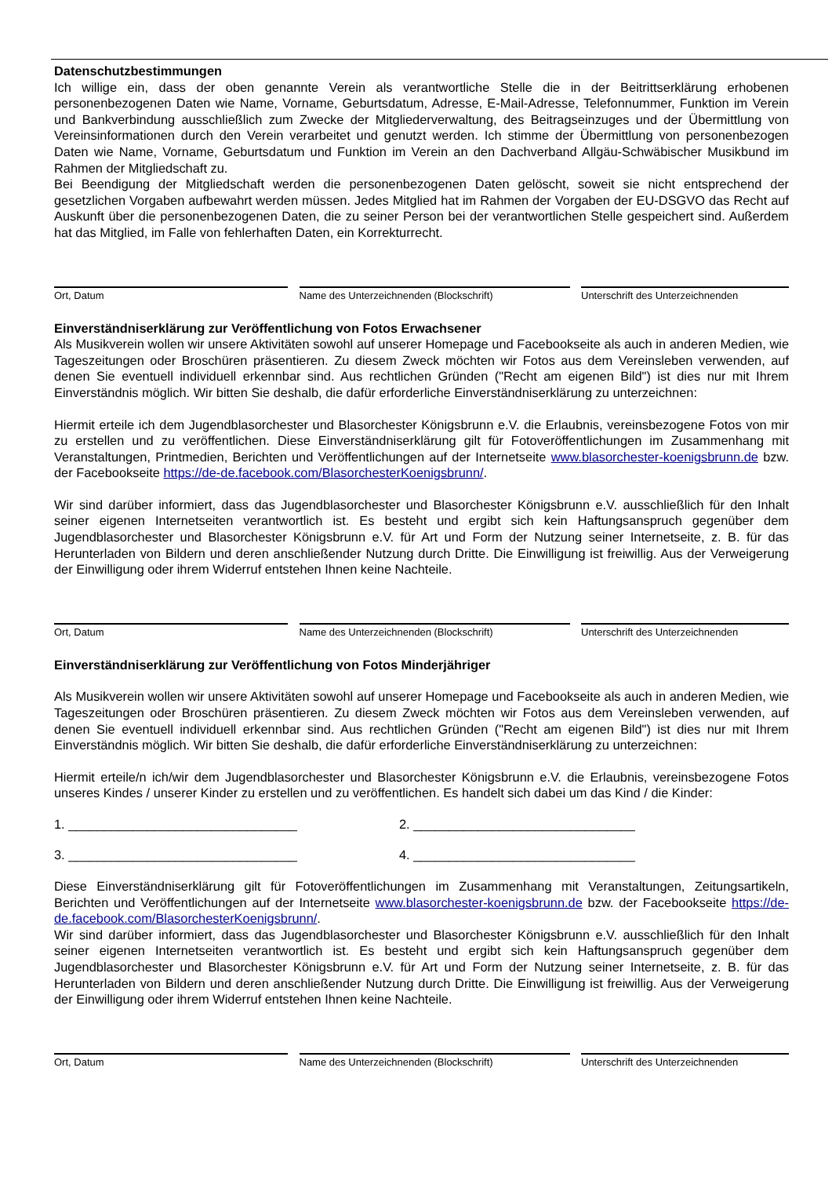Datenschutzbestimmungen
Ich willige ein, dass der oben genannte Verein als verantwortliche Stelle die in der Beitrittserklärung erhobenen personenbezogenen Daten wie Name, Vorname, Geburtsdatum, Adresse, E-Mail-Adresse, Telefonnummer, Funktion im Verein und Bankverbindung ausschließlich zum Zwecke der Mitgliederverwaltung, des Beitragseinzuges und der Übermittlung von Vereinsinformationen durch den Verein verarbeitet und genutzt werden. Ich stimme der Übermittlung von personenbezogen Daten wie Name, Vorname, Geburtsdatum und Funktion im Verein an den Dachverband Allgäu-Schwäbischer Musikbund im Rahmen der Mitgliedschaft zu.
Bei Beendigung der Mitgliedschaft werden die personenbezogenen Daten gelöscht, soweit sie nicht entsprechend der gesetzlichen Vorgaben aufbewahrt werden müssen. Jedes Mitglied hat im Rahmen der Vorgaben der EU-DSGVO das Recht auf Auskunft über die personenbezogenen Daten, die zu seiner Person bei der verantwortlichen Stelle gespeichert sind. Außerdem hat das Mitglied, im Falle von fehlerhaften Daten, ein Korrekturrecht.
Ort, Datum Name des Unterzeichnenden (Blockschrift) Unterschrift des Unterzeichnenden
Einverständniserklärung zur Veröffentlichung von Fotos Erwachsener
Als Musikverein wollen wir unsere Aktivitäten sowohl auf unserer Homepage und Facebookseite als auch in anderen Medien, wie Tageszeitungen oder Broschüren präsentieren. Zu diesem Zweck möchten wir Fotos aus dem Vereinsleben verwenden, auf denen Sie eventuell individuell erkennbar sind. Aus rechtlichen Gründen ("Recht am eigenen Bild") ist dies nur mit Ihrem Einverständnis möglich. Wir bitten Sie deshalb, die dafür erforderliche Einverständniserklärung zu unterzeichnen:
Hiermit erteile ich dem Jugendblasorchester und Blasorchester Königsbrunn e.V. die Erlaubnis, vereinsbezogene Fotos von mir zu erstellen und zu veröffentlichen. Diese Einverständniserklärung gilt für Fotoveröffentlichungen im Zusammenhang mit Veranstaltungen, Printmedien, Berichten und Veröffentlichungen auf der Internetseite www.blasorchester-koenigsbrunn.de bzw. der Facebookseite https://de-de.facebook.com/BlasorchesterKoenigsbrunn/.
Wir sind darüber informiert, dass das Jugendblasorchester und Blasorchester Königsbrunn e.V. ausschließlich für den Inhalt seiner eigenen Internetseiten verantwortlich ist. Es besteht und ergibt sich kein Haftungsanspruch gegenüber dem Jugendblasorchester und Blasorchester Königsbrunn e.V. für Art und Form der Nutzung seiner Internetseite, z. B. für das Herunterladen von Bildern und deren anschließender Nutzung durch Dritte. Die Einwilligung ist freiwillig. Aus der Verweigerung der Einwilligung oder ihrem Widerruf entstehen Ihnen keine Nachteile.
Ort, Datum Name des Unterzeichnenden (Blockschrift) Unterschrift des Unterzeichnenden
Einverständniserklärung zur Veröffentlichung von Fotos Minderjähriger
Als Musikverein wollen wir unsere Aktivitäten sowohl auf unserer Homepage und Facebookseite als auch in anderen Medien, wie Tageszeitungen oder Broschüren präsentieren. Zu diesem Zweck möchten wir Fotos aus dem Vereinsleben verwenden, auf denen Sie eventuell individuell erkennbar sind. Aus rechtlichen Gründen ("Recht am eigenen Bild") ist dies nur mit Ihrem Einverständnis möglich. Wir bitten Sie deshalb, die dafür erforderliche Einverständniserklärung zu unterzeichnen:
Hiermit erteile/n ich/wir dem Jugendblasorchester und Blasorchester Königsbrunn e.V. die Erlaubnis, vereinsbezogene Fotos unseres Kindes / unserer Kinder zu erstellen und zu veröffentlichen. Es handelt sich dabei um das Kind / die Kinder:
1. ________________________________ 2. _______________________________
3. ________________________________ 4. _______________________________
Diese Einverständniserklärung gilt für Fotoveröffentlichungen im Zusammenhang mit Veranstaltungen, Zeitungsartikeln, Berichten und Veröffentlichungen auf der Internetseite www.blasorchester-koenigsbrunn.de bzw. der Facebookseite https://de-de.facebook.com/BlasorchesterKoenigsbrunn/.
Wir sind darüber informiert, dass das Jugendblasorchester und Blasorchester Königsbrunn e.V. ausschließlich für den Inhalt seiner eigenen Internetseiten verantwortlich ist. Es besteht und ergibt sich kein Haftungsanspruch gegenüber dem Jugendblasorchester und Blasorchester Königsbrunn e.V. für Art und Form der Nutzung seiner Internetseite, z. B. für das Herunterladen von Bildern und deren anschließender Nutzung durch Dritte. Die Einwilligung ist freiwillig. Aus der Verweigerung der Einwilligung oder ihrem Widerruf entstehen Ihnen keine Nachteile.
Ort, Datum Name des Unterzeichnenden (Blockschrift) Unterschrift des Unterzeichnenden